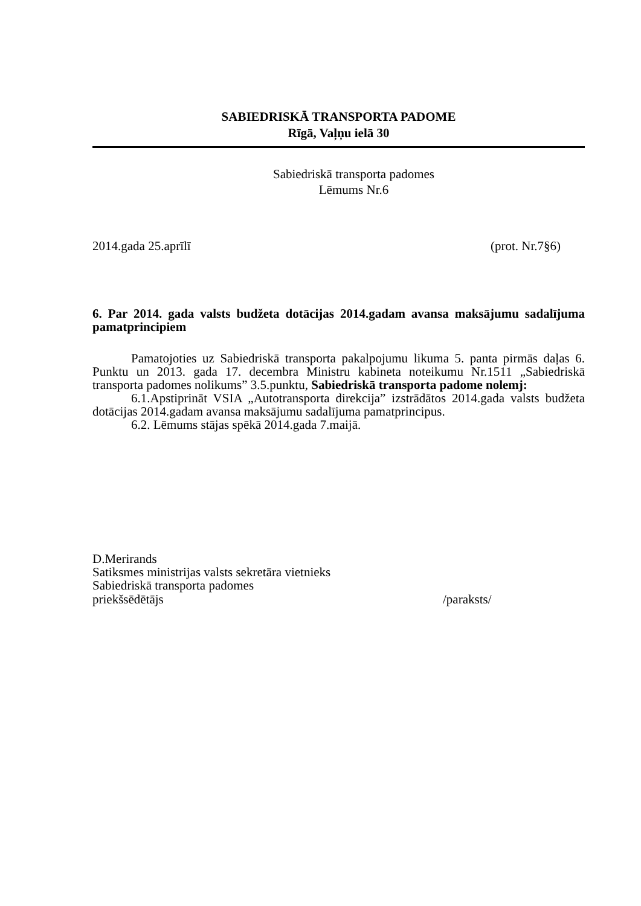SABIEDRISKĀ TRANSPORTA PADOME
Rīgā, Vaļņu ielā 30
Sabiedriskā transporta padomes
Lēmums Nr.6
2014.gada 25.aprīlī (prot. Nr.7§6)
6. Par 2014. gada valsts budžeta dotācijas 2014.gadam avansa maksājumu sadalījuma pamatprincipiem
Pamatojoties uz Sabiedriskā transporta pakalpojumu likuma 5. panta pirmās daļas 6. Punktu un 2013. gada 17. decembra Ministru kabineta noteikumu Nr.1511 „Sabiedriskā transporta padomes nolikums” 3.5.punktu, Sabiedriskā transporta padome nolemj:
6.1.Apstiprināt VSIA „Autotransporta direkcija” izstrādātos 2014.gada valsts budžeta dotācijas 2014.gadam avansa maksājumu sadalījuma pamatprincipus.
6.2. Lēmums stājas spēkā 2014.gada 7.maijā.
D.Merirands
Satiksmes ministrijas valsts sekretāra vietnieks
Sabiedriskā transporta padomes
priekšsēdētājs /paraksts/